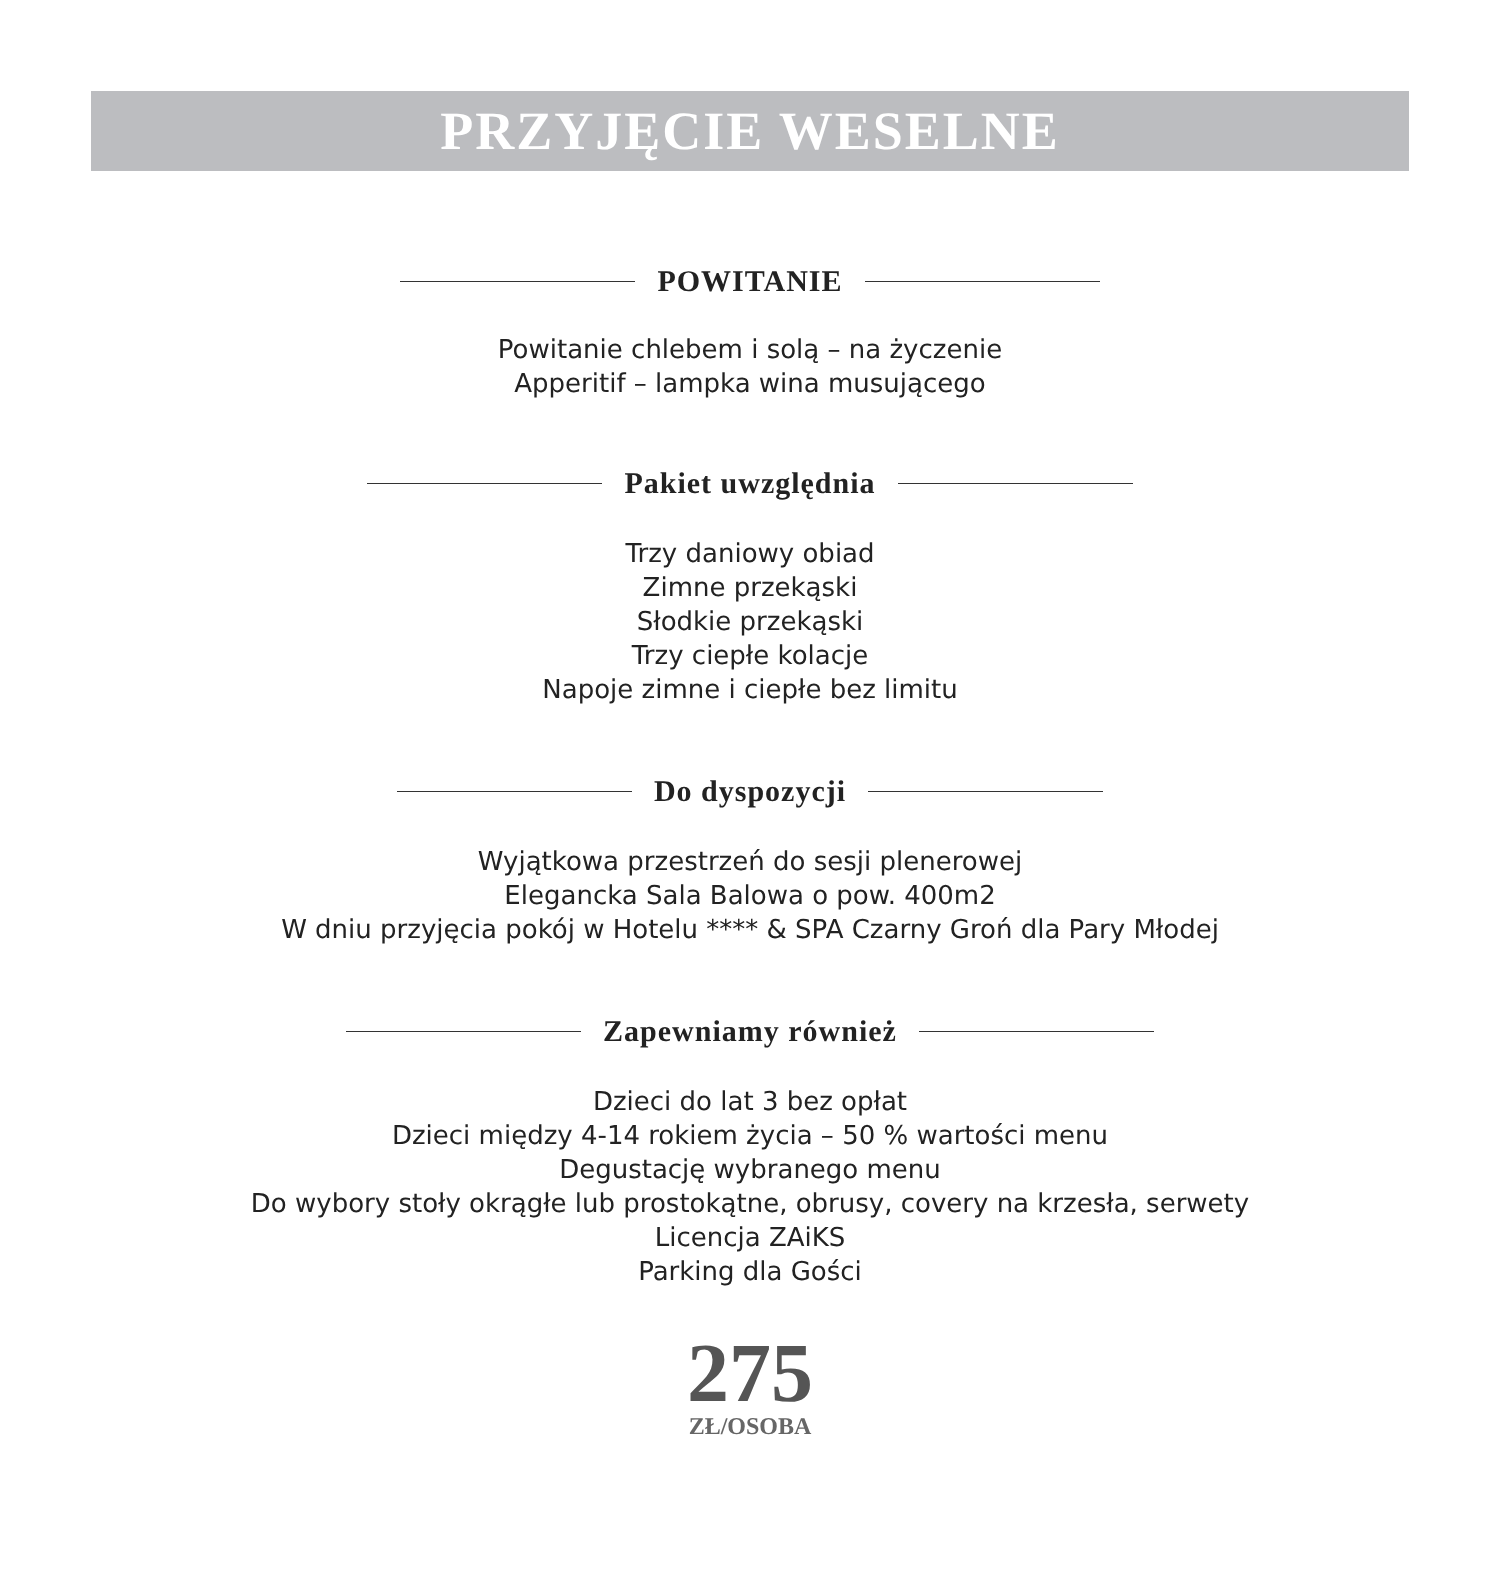PRZYJĘCIE WESELNE
POWITANIE
Powitanie chlebem i solą – na życzenie
Apperitif – lampka wina musującego
Pakiet uwzględnia
Trzy daniowy obiad
Zimne przekąski
Słodkie przekąski
Trzy ciepłe kolacje
Napoje zimne i ciepłe bez limitu
Do dyspozycji
Wyjątkowa przestrzeń do sesji plenerowej
Elegancka Sala Balowa o pow. 400m2
W dniu przyjęcia pokój w Hotelu **** & SPA Czarny Groń dla Pary Młodej
Zapewniamy również
Dzieci do lat 3 bez opłat
Dzieci między 4-14 rokiem życia – 50 % wartości menu
Degustację wybranego menu
Do wybory stoły okrągłe lub prostokątne, obrusy, covery na krzesła, serwety
Licencja ZAiKS
Parking dla Gości
275
ZŁ/OSOBA